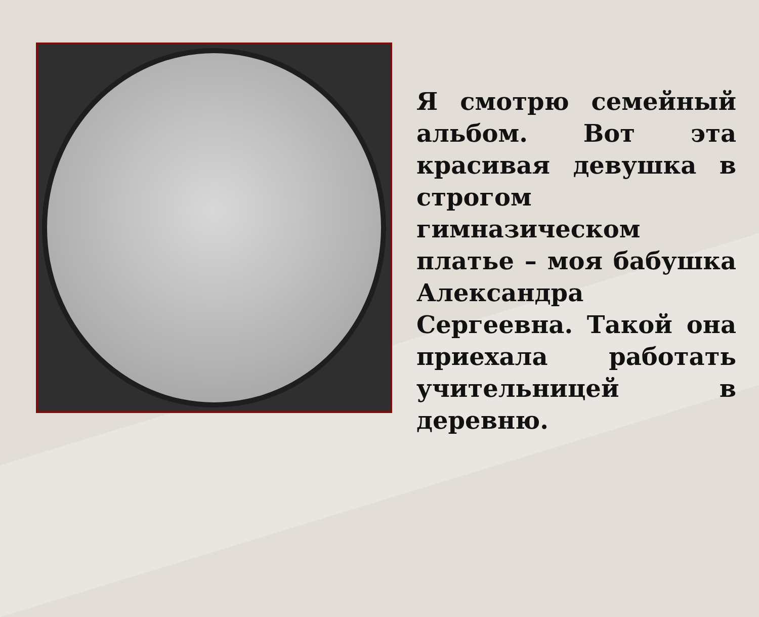Я смотрю семейный альбом. Вот эта красивая девушка в строгом гимназическом платье – моя бабушка Александра Сергеевна. Такой она приехала работать учительницей в деревню.